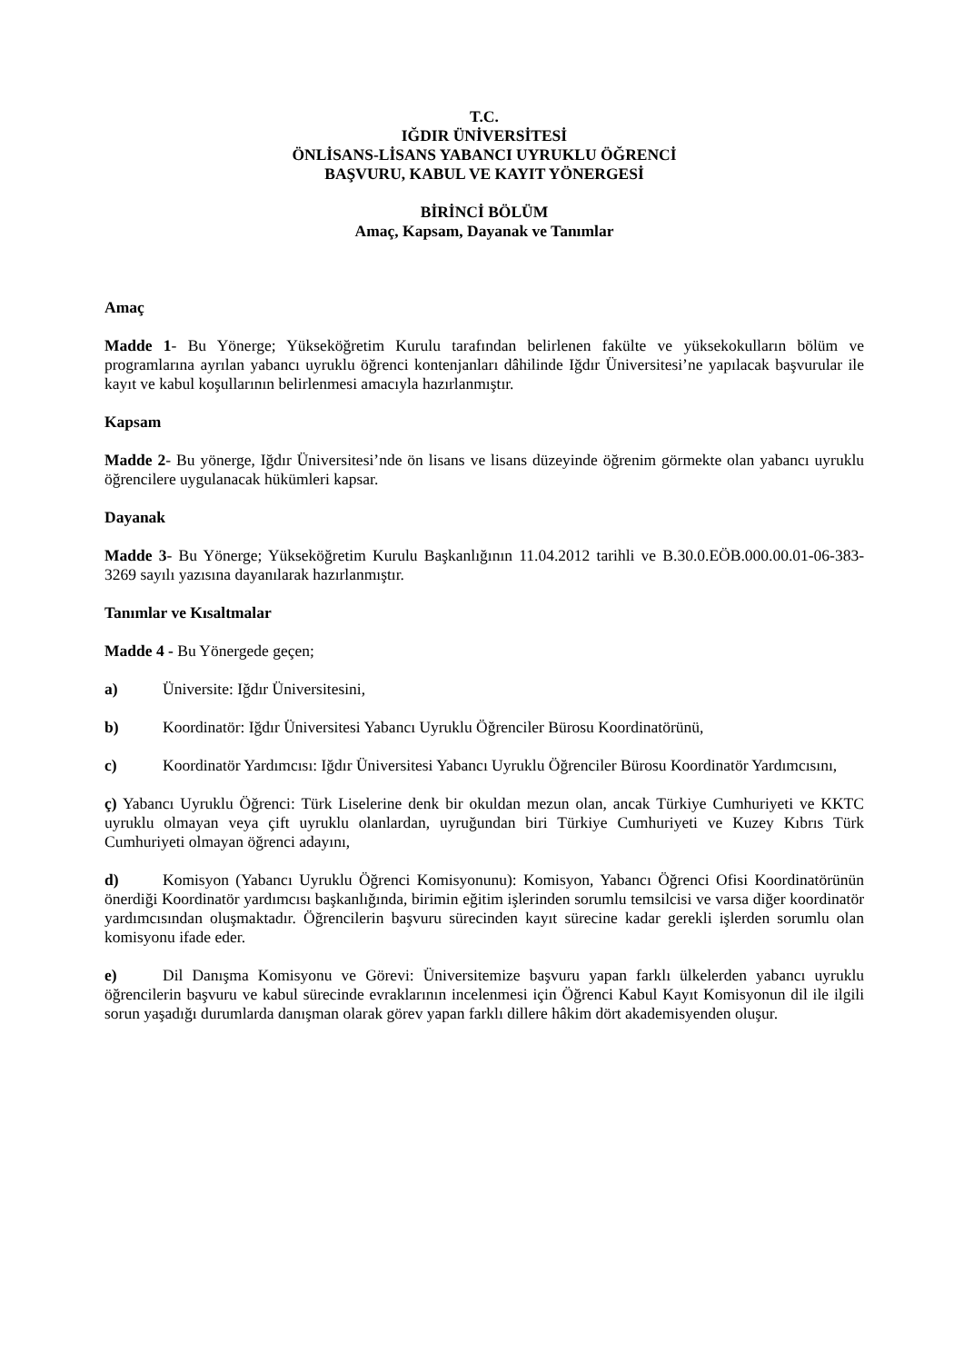T.C.
IĞDIR ÜNİVERSİTESİ
ÖNLİSANS-LİSANS YABANCI UYRUKLU ÖĞRENCİ
BAŞVURU, KABUL VE KAYIT YÖNERGESİ
BİRİNCİ BÖLÜM
Amaç, Kapsam, Dayanak ve Tanımlar
Amaç
Madde 1- Bu Yönerge; Yükseköğretim Kurulu tarafından belirlenen fakülte ve yüksekokulların bölüm ve programlarına ayrılan yabancı uyruklu öğrenci kontenjanları dâhilinde Iğdır Üniversitesi’ne yapılacak başvurular ile kayıt ve kabul koşullarının belirlenmesi amacıyla hazırlanmıştır.
Kapsam
Madde 2- Bu yönerge, Iğdır Üniversitesi’nde ön lisans ve lisans düzeyinde öğrenim görmekte olan yabancı uyruklu öğrencilere uygulanacak hükümleri kapsar.
Dayanak
Madde 3- Bu Yönerge; Yükseköğretim Kurulu Başkanlığının 11.04.2012 tarihli ve B.30.0.EÖB.000.00.01-06-383-3269 sayılı yazısına dayanılarak hazırlanmıştır.
Tanımlar ve Kısaltmalar
Madde 4 - Bu Yönergede geçen;
a) Üniversite: Iğdır Üniversitesini,
b) Koordinatör: Iğdır Üniversitesi Yabancı Uyruklu Öğrenciler Bürosu Koordinatörünü,
c) Koordinatör Yardımcısı: Iğdır Üniversitesi Yabancı Uyruklu Öğrenciler Bürosu Koordinatör Yardımcısını,
ç) Yabancı Uyruklu Öğrenci: Türk Liselerine denk bir okuldan mezun olan, ancak Türkiye Cumhuriyeti ve KKTC uyruklu olmayan veya çift uyruklu olanlardan, uyruğundan biri Türkiye Cumhuriyeti ve Kuzey Kıbrıs Türk Cumhuriyeti olmayan öğrenci adayını,
d) Komisyon (Yabancı Uyruklu Öğrenci Komisyonunu): Komisyon, Yabancı Öğrenci Ofisi Koordinatörünün önerdiği Koordinatör yardımcısı başkanlığında, birimin eğitim işlerinden sorumlu temsilcisi ve varsa diğer koordinatör yardımcısından oluşmaktadır. Öğrencilerin başvuru sürecinden kayıt sürecine kadar gerekli işlerden sorumlu olan komisyonu ifade eder.
e) Dil Danışma Komisyonu ve Görevi: Üniversitemize başvuru yapan farklı ülkelerden yabancı uyruklu öğrencilerin başvuru ve kabul sürecinde evraklarının incelenmesi için Öğrenci Kabul Kayıt Komisyonun dil ile ilgili sorun yaşadığı durumlarda danışman olarak görev yapan farklı dillere hâkim dört akademisyenden oluşur.